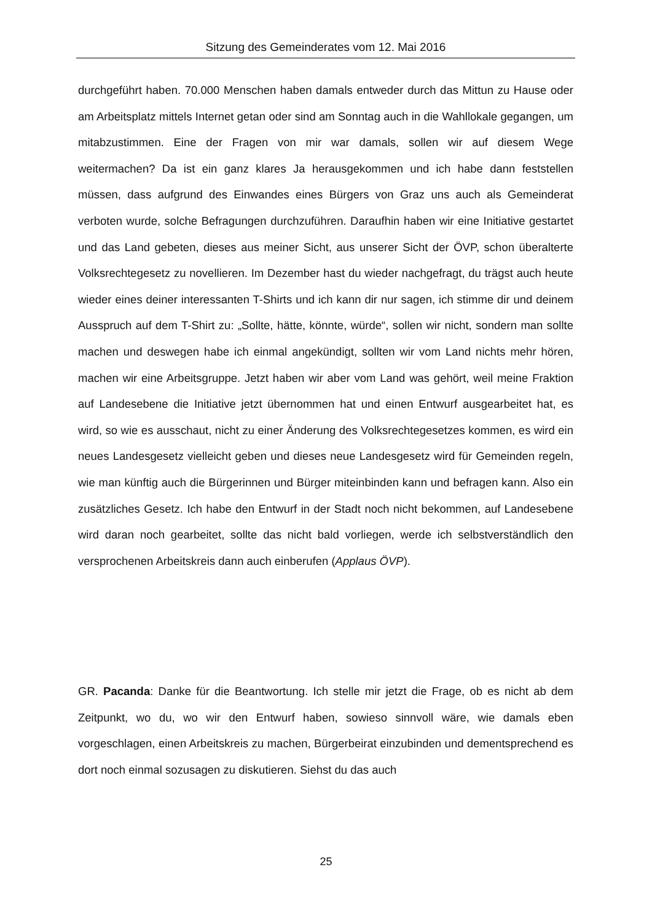Sitzung des Gemeinderates vom 12. Mai 2016
durchgeführt haben. 70.000 Menschen haben damals entweder durch das Mittun zu Hause oder am Arbeitsplatz mittels Internet getan oder sind am Sonntag auch in die Wahllokale gegangen, um mitabzustimmen. Eine der Fragen von mir war damals, sollen wir auf diesem Wege weitermachen? Da ist ein ganz klares Ja herausgekommen und ich habe dann feststellen müssen, dass aufgrund des Einwandes eines Bürgers von Graz uns auch als Gemeinderat verboten wurde, solche Befragungen durchzuführen. Daraufhin haben wir eine Initiative gestartet und das Land gebeten, dieses aus meiner Sicht, aus unserer Sicht der ÖVP, schon überalterte Volksrechtegesetz zu novellieren. Im Dezember hast du wieder nachgefragt, du trägst auch heute wieder eines deiner interessanten T-Shirts und ich kann dir nur sagen, ich stimme dir und deinem Ausspruch auf dem T-Shirt zu: „Sollte, hätte, könnte, würde“, sollen wir nicht, sondern man sollte machen und deswegen habe ich einmal angekündigt, sollten wir vom Land nichts mehr hören, machen wir eine Arbeitsgruppe. Jetzt haben wir aber vom Land was gehört, weil meine Fraktion auf Landesebene die Initiative jetzt übernommen hat und einen Entwurf ausgearbeitet hat, es wird, so wie es ausschaut, nicht zu einer Änderung des Volksrechtegesetzes kommen, es wird ein neues Landesgesetz vielleicht geben und dieses neue Landesgesetz wird für Gemeinden regeln, wie man künftig auch die Bürgerinnen und Bürger miteinbinden kann und befragen kann. Also ein zusätzliches Gesetz. Ich habe den Entwurf in der Stadt noch nicht bekommen, auf Landesebene wird daran noch gearbeitet, sollte das nicht bald vorliegen, werde ich selbstverständlich den versprochenen Arbeitskreis dann auch einberufen (Applaus ÖVP).
GR. Pacanda: Danke für die Beantwortung. Ich stelle mir jetzt die Frage, ob es nicht ab dem Zeitpunkt, wo du, wo wir den Entwurf haben, sowieso sinnvoll wäre, wie damals eben vorgeschlagen, einen Arbeitskreis zu machen, Bürgerbeirat einzubinden und dementsprechend es dort noch einmal sozusagen zu diskutieren. Siehst du das auch
25